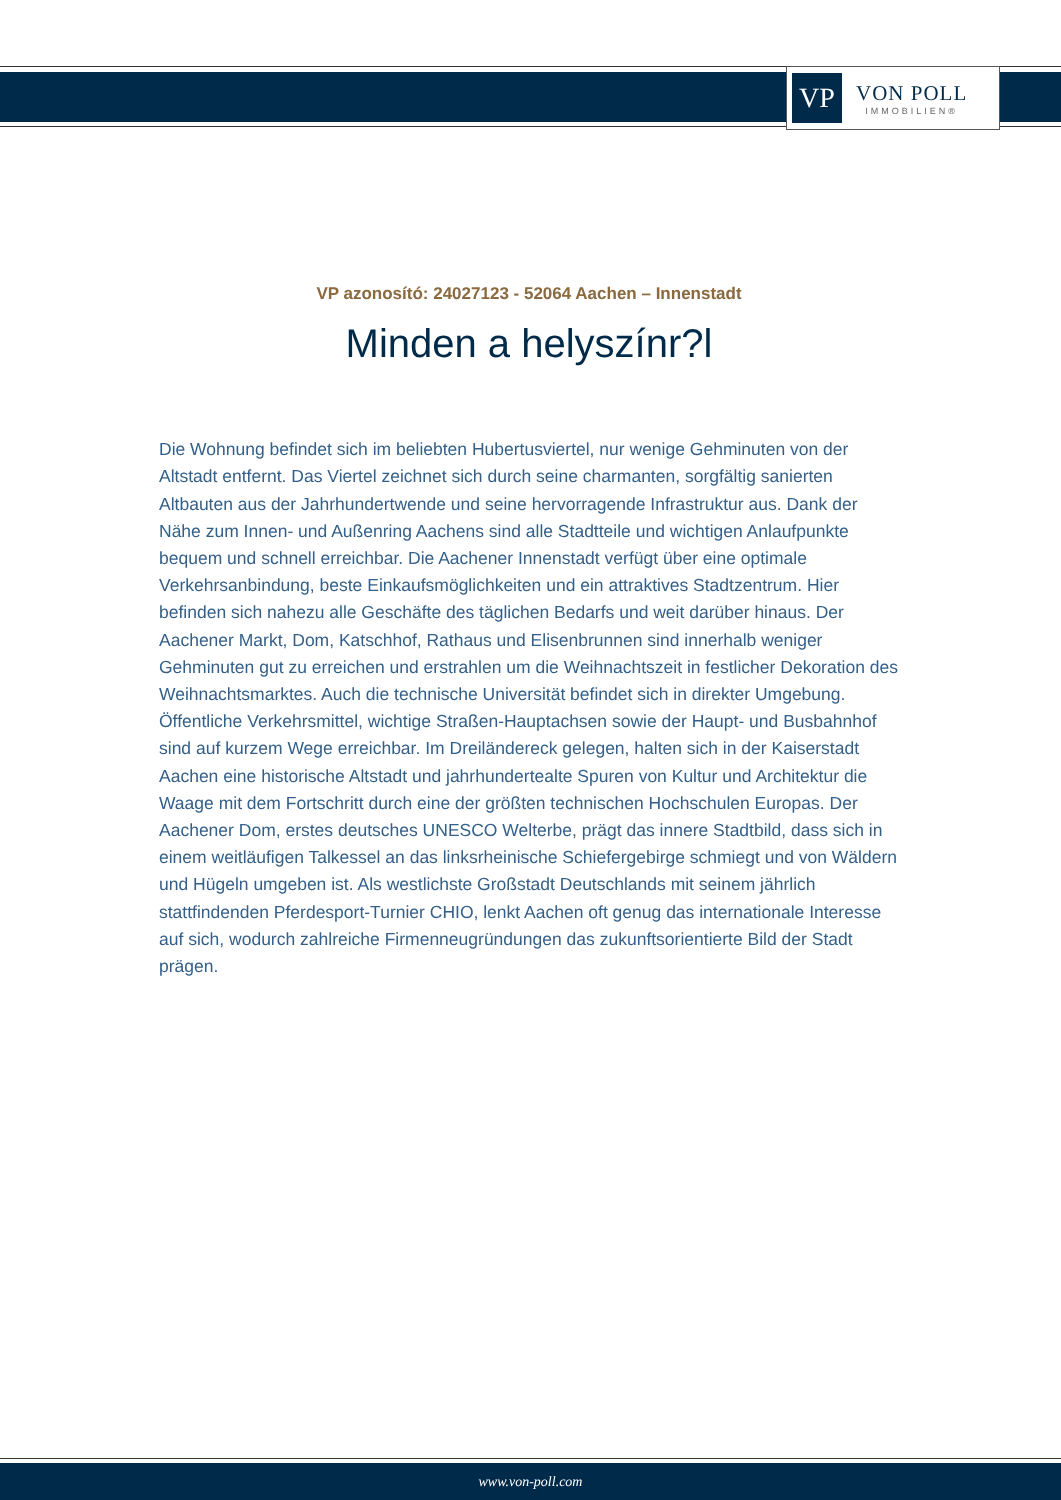VP
VON POLL
IMMOBILIEN®
VP azonosító: 24027123 - 52064 Aachen – Innenstadt
Minden a helyszínr?l
Die Wohnung befindet sich im beliebten Hubertusviertel, nur wenige Gehminuten von der Altstadt entfernt. Das Viertel zeichnet sich durch seine charmanten, sorgfältig sanierten Altbauten aus der Jahrhundertwende und seine hervorragende Infrastruktur aus. Dank der Nähe zum Innen- und Außenring Aachens sind alle Stadtteile und wichtigen Anlaufpunkte bequem und schnell erreichbar. Die Aachener Innenstadt verfügt über eine optimale Verkehrsanbindung, beste Einkaufsmöglichkeiten und ein attraktives Stadtzentrum. Hier befinden sich nahezu alle Geschäfte des täglichen Bedarfs und weit darüber hinaus. Der Aachener Markt, Dom, Katschhof, Rathaus und Elisenbrunnen sind innerhalb weniger Gehminuten gut zu erreichen und erstrahlen um die Weihnachtszeit in festlicher Dekoration des Weihnachtsmarktes. Auch die technische Universität befindet sich in direkter Umgebung. Öffentliche Verkehrsmittel, wichtige Straßen-Hauptachsen sowie der Haupt- und Busbahnhof sind auf kurzem Wege erreichbar. Im Dreiländereck gelegen, halten sich in der Kaiserstadt Aachen eine historische Altstadt und jahrhundertealte Spuren von Kultur und Architektur die Waage mit dem Fortschritt durch eine der größten technischen Hochschulen Europas. Der Aachener Dom, erstes deutsches UNESCO Welterbe, prägt das innere Stadtbild, dass sich in einem weitläufigen Talkessel an das linksrheinische Schiefergebirge schmiegt und von Wäldern und Hügeln umgeben ist. Als westlichste Großstadt Deutschlands mit seinem jährlich stattfindenden Pferdesport-Turnier CHIO, lenkt Aachen oft genug das internationale Interesse auf sich, wodurch zahlreiche Firmenneugründungen das zukunftsorientierte Bild der Stadt prägen.
www.von-poll.com